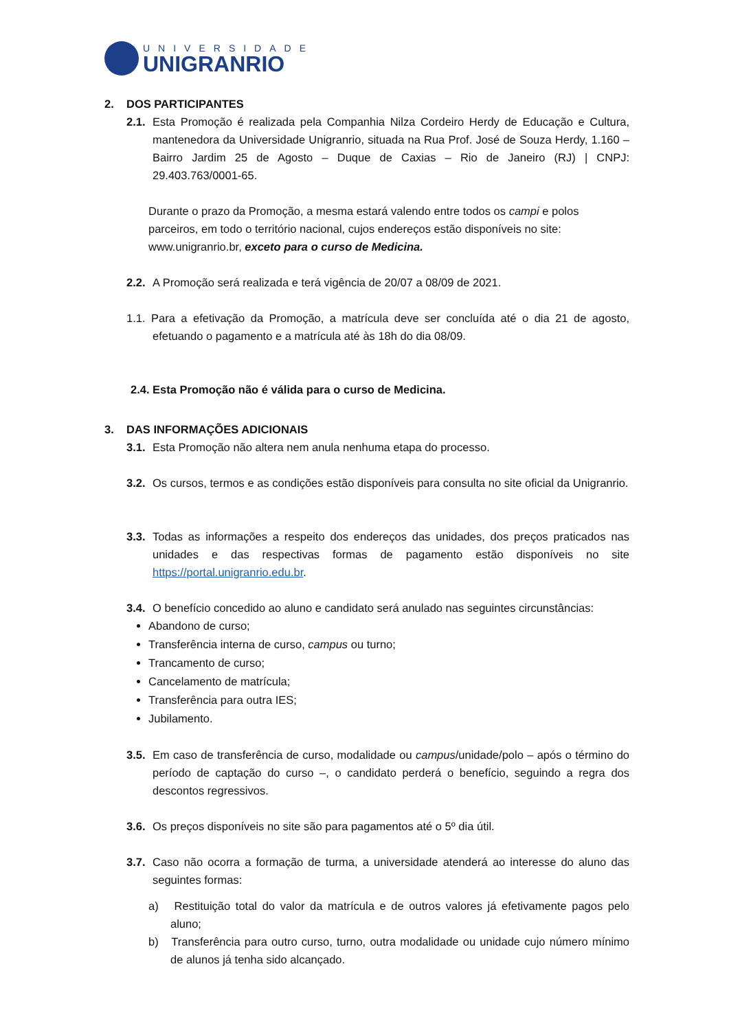UNIVERSIDADE
UNIGRANRIO
2. DOS PARTICIPANTES
2.1. Esta Promoção é realizada pela Companhia Nilza Cordeiro Herdy de Educação e Cultura, mantenedora da Universidade Unigranrio, situada na Rua Prof. José de Souza Herdy, 1.160 – Bairro Jardim 25 de Agosto – Duque de Caxias – Rio de Janeiro (RJ) | CNPJ: 29.403.763/0001-65.
Durante o prazo da Promoção, a mesma estará valendo entre todos os campi e polos parceiros, em todo o território nacional, cujos endereços estão disponíveis no site: www.unigranrio.br, exceto para o curso de Medicina.
2.2. A Promoção será realizada e terá vigência de 20/07 a 08/09 de 2021.
1.1. Para a efetivação da Promoção, a matrícula deve ser concluída até o dia 21 de agosto, efetuando o pagamento e a matrícula até às 18h do dia 08/09.
2.4. Esta Promoção não é válida para o curso de Medicina.
3. DAS INFORMAÇÕES ADICIONAIS
3.1. Esta Promoção não altera nem anula nenhuma etapa do processo.
3.2. Os cursos, termos e as condições estão disponíveis para consulta no site oficial da Unigranrio.
3.3. Todas as informações a respeito dos endereços das unidades, dos preços praticados nas unidades e das respectivas formas de pagamento estão disponíveis no site https://portal.unigranrio.edu.br.
3.4. O benefício concedido ao aluno e candidato será anulado nas seguintes circunstâncias:
Abandono de curso;
Transferência interna de curso, campus ou turno;
Trancamento de curso;
Cancelamento de matrícula;
Transferência para outra IES;
Jubilamento.
3.5. Em caso de transferência de curso, modalidade ou campus/unidade/polo – após o término do período de captação do curso –, o candidato perderá o benefício, seguindo a regra dos descontos regressivos.
3.6. Os preços disponíveis no site são para pagamentos até o 5º dia útil.
3.7. Caso não ocorra a formação de turma, a universidade atenderá ao interesse do aluno das seguintes formas:
a) Restituição total do valor da matrícula e de outros valores já efetivamente pagos pelo aluno;
b) Transferência para outro curso, turno, outra modalidade ou unidade cujo número mínimo de alunos já tenha sido alcançado.